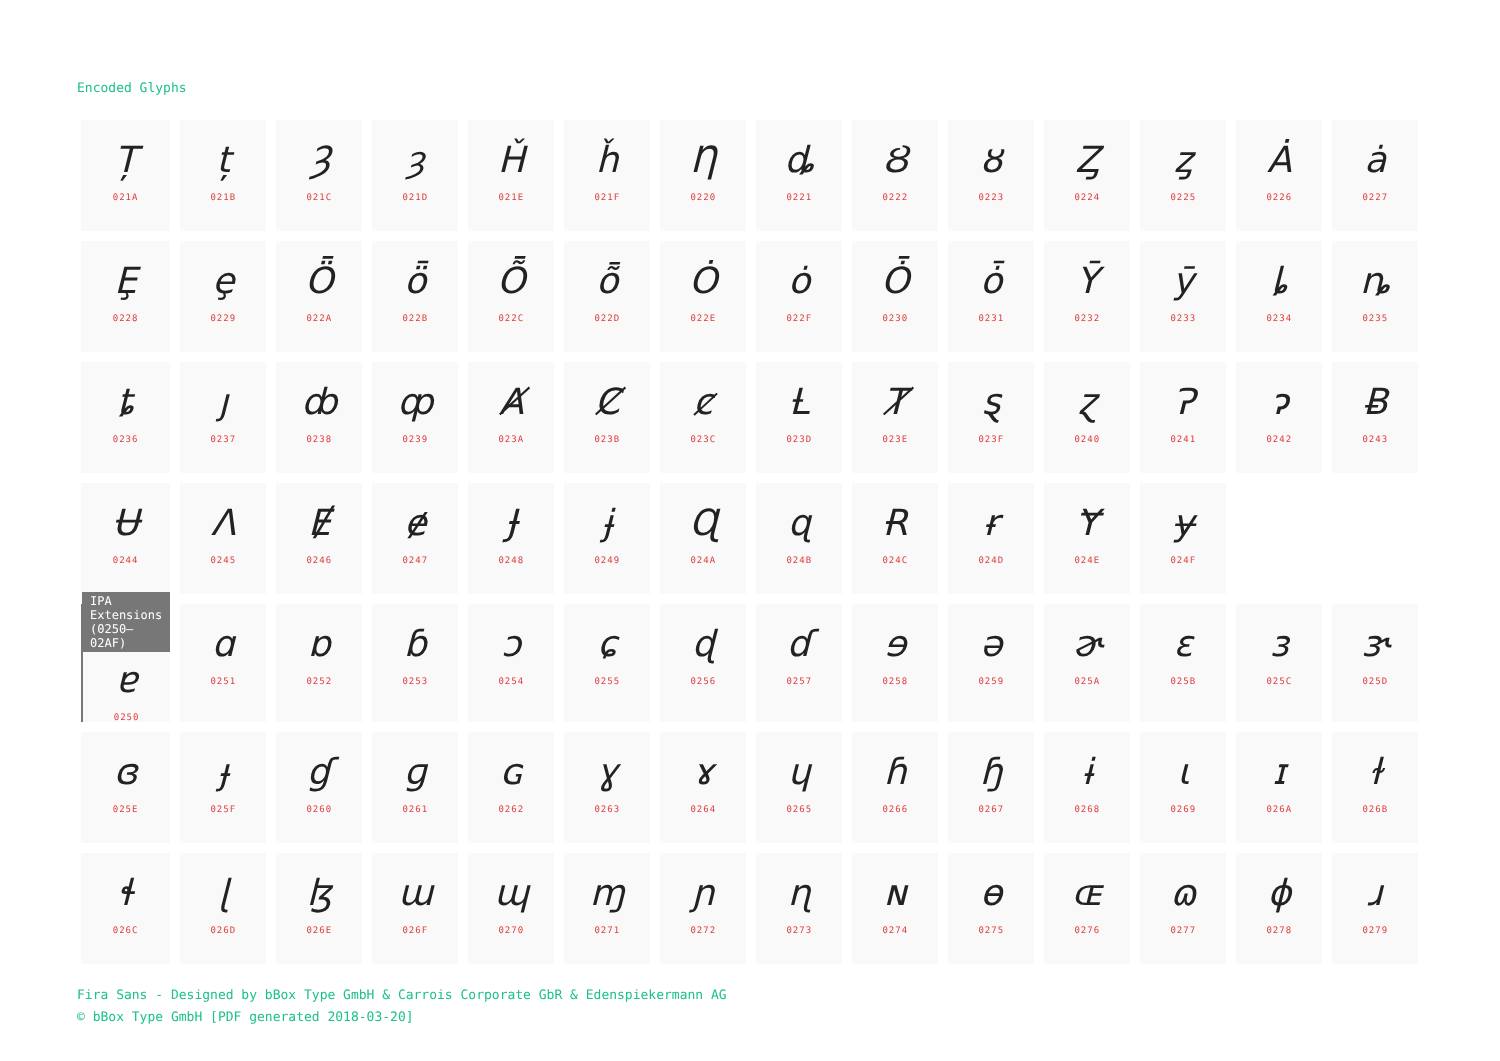Encoded Glyphs
| Ț 021A | ț 021B | Ȝ 021C | ȝ 021D | Ȟ 021E | ȟ 021F | Ƞ 0220 | ȡ 0221 | Ȣ 0222 | ȣ 0223 | Ȥ 0224 | ȥ 0225 | Ȧ 0226 | ȧ 0227 |
| Ȩ 0228 | ȩ 0229 | Ȫ 022A | ȫ 022B | Ȭ 022C | ȭ 022D | Ȯ 022E | ȯ 022F | Ȱ 0230 | ȱ 0231 | Ȳ 0232 | ȳ 0233 | ȴ 0234 | ȵ 0235 |
| ȶ 0236 | ȷ 0237 | ȸ 0238 | ȹ 0239 | Ⱥ 023A | Ȼ 023B | ȼ 023C | Ƚ 023D | Ⱦ 023E | ȿ 023F | ɀ 0240 | Ɂ 0241 | ɂ 0242 | Ƀ 0243 |
| Ʉ 0244 | Ʌ 0245 | Ɇ 0246 | ɇ 0247 | Ɉ 0248 | ɉ 0249 | Ɋ 024A | ɋ 024B | Ɍ 024C | ɍ 024D | Ɏ 024E | ɏ 024F | | |
| IPA Extensions (0250–02AF) ɐ 0250 | ɑ 0251 | ɒ 0252 | ɓ 0253 | ɔ 0254 | ɕ 0255 | ɖ 0256 | ɗ 0257 | ɘ 0258 | ə 0259 | ɚ 025A | ɛ 025B | ɜ 025C | ɝ 025D |
| ɞ 025E | ɟ 025F | ɠ 0260 | ɡ 0261 | ɢ 0262 | ɣ 0263 | ɤ 0264 | ɥ 0265 | ɦ 0266 | ɧ 0267 | ɨ 0268 | ɩ 0269 | ɪ 026A | ɫ 026B |
| ɬ 026C | ɭ 026D | ɮ 026E | ɯ 026F | ɰ 0270 | ɱ 0271 | ɲ 0272 | ɳ 0273 | ɴ 0274 | ɵ 0275 | ɶ 0276 | ɷ 0277 | ɸ 0278 | ɹ 0279 |
Fira Sans - Designed by bBox Type GmbH & Carrois Corporate GbR & Edenspiekermann AG
© bBox Type GmbH [PDF generated 2018-03-20]